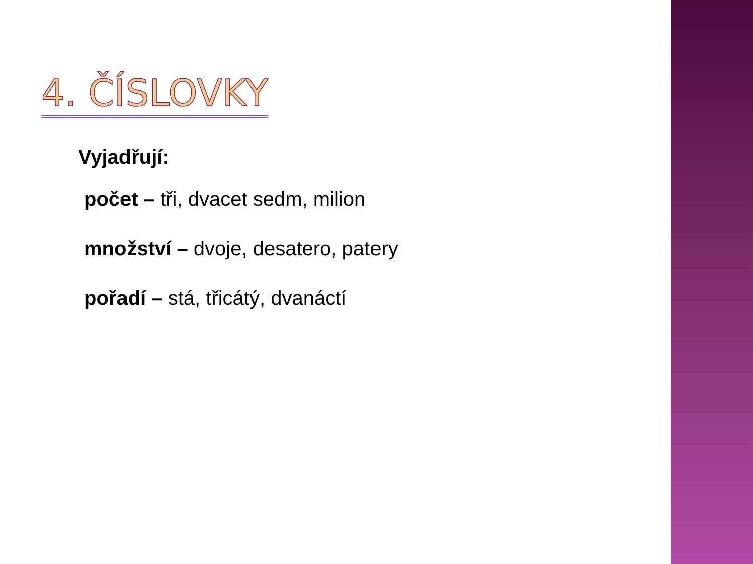4. ČÍSLOVKY
Vyjadřují:
počet – tři, dvacet sedm, milion
množství – dvoje, desatero, patery
pořadí – stá, třicátý, dvanáctí